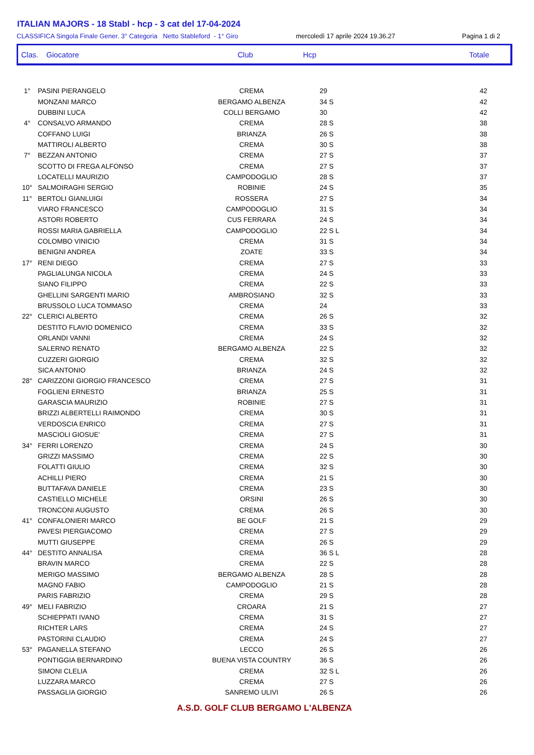ITALIAN MAJORS - 18 Stabl - hcp - 3 cat del 17-04-2024
CLASSIFICA Singola Finale Gener. 3° Categoria Netto Stableford - 1° Giro mercoledì 17 aprile 2024 19.36.27 Pagina 1 di 2
Clas. Giocatore Club Hcp Totale
| 1° | PASINI PIERANGELO | CREMA | 29 | 42 |
| | MONZANI MARCO | BERGAMO ALBENZA | 34 S | 42 |
| | DUBBINI LUCA | COLLI BERGAMO | 30 | 42 |
| 4° | CONSALVO ARMANDO | CREMA | 28 S | 38 |
| | COFFANO LUIGI | BRIANZA | 26 S | 38 |
| | MATTIROLI ALBERTO | CREMA | 30 S | 38 |
| 7° | BEZZAN ANTONIO | CREMA | 27 S | 37 |
| | SCOTTO DI FREGA ALFONSO | CREMA | 27 S | 37 |
| | LOCATELLI MAURIZIO | CAMPODOGLIO | 28 S | 37 |
| 10° | SALMOIRAGHI SERGIO | ROBINIE | 24 S | 35 |
| 11° | BERTOLI GIANLUIGI | ROSSERA | 27 S | 34 |
| | VIARO FRANCESCO | CAMPODOGLIO | 31 S | 34 |
| | ASTORI ROBERTO | CUS FERRARA | 24 S | 34 |
| | ROSSI MARIA GABRIELLA | CAMPODOGLIO | 22 S L | 34 |
| | COLOMBO VINICIO | CREMA | 31 S | 34 |
| | BENIGNI ANDREA | ZOATE | 33 S | 34 |
| 17° | RENI DIEGO | CREMA | 27 S | 33 |
| | PAGLIALUNGA NICOLA | CREMA | 24 S | 33 |
| | SIANO FILIPPO | CREMA | 22 S | 33 |
| | GHELLINI SARGENTI MARIO | AMBROSIANO | 32 S | 33 |
| | BRUSSOLO LUCA TOMMASO | CREMA | 24 | 33 |
| 22° | CLERICI ALBERTO | CREMA | 26 S | 32 |
| | DESTITO FLAVIO DOMENICO | CREMA | 33 S | 32 |
| | ORLANDI VANNI | CREMA | 24 S | 32 |
| | SALERNO RENATO | BERGAMO ALBENZA | 22 S | 32 |
| | CUZZERI GIORGIO | CREMA | 32 S | 32 |
| | SICA ANTONIO | BRIANZA | 24 S | 32 |
| 28° | CARIZZONI GIORGIO FRANCESCO | CREMA | 27 S | 31 |
| | FOGLIENI ERNESTO | BRIANZA | 25 S | 31 |
| | GARASCIA MAURIZIO | ROBINIE | 27 S | 31 |
| | BRIZZI ALBERTELLI RAIMONDO | CREMA | 30 S | 31 |
| | VERDOSCIA ENRICO | CREMA | 27 S | 31 |
| | MASCIOLI GIOSUE' | CREMA | 27 S | 31 |
| 34° | FERRI LORENZO | CREMA | 24 S | 30 |
| | GRIZZI MASSIMO | CREMA | 22 S | 30 |
| | FOLATTI GIULIO | CREMA | 32 S | 30 |
| | ACHILLI PIERO | CREMA | 21 S | 30 |
| | BUTTAFAVA DANIELE | CREMA | 23 S | 30 |
| | CASTIELLO MICHELE | ORSINI | 26 S | 30 |
| | TRONCONI AUGUSTO | CREMA | 26 S | 30 |
| 41° | CONFALONIERI MARCO | BE GOLF | 21 S | 29 |
| | PAVESI PIERGIACOMO | CREMA | 27 S | 29 |
| | MUTTI GIUSEPPE | CREMA | 26 S | 29 |
| 44° | DESTITO ANNALISA | CREMA | 36 S L | 28 |
| | BRAVIN MARCO | CREMA | 22 S | 28 |
| | MERIGO MASSIMO | BERGAMO ALBENZA | 28 S | 28 |
| | MAGNO FABIO | CAMPODOGLIO | 21 S | 28 |
| | PARIS FABRIZIO | CREMA | 29 S | 28 |
| 49° | MELI FABRIZIO | CROARA | 21 S | 27 |
| | SCHIEPPATI IVANO | CREMA | 31 S | 27 |
| | RICHTER LARS | CREMA | 24 S | 27 |
| | PASTORINI CLAUDIO | CREMA | 24 S | 27 |
| 53° | PAGANELLA STEFANO | LECCO | 26 S | 26 |
| | PONTIGGIA BERNARDINO | BUENA VISTA COUNTRY | 36 S | 26 |
| | SIMONI CLELIA | CREMA | 32 S L | 26 |
| | LUZZARA MARCO | CREMA | 27 S | 26 |
| | PASSAGLIA GIORGIO | SANREMO ULIVI | 26 S | 26 |
A.S.D. GOLF CLUB BERGAMO L'ALBENZA